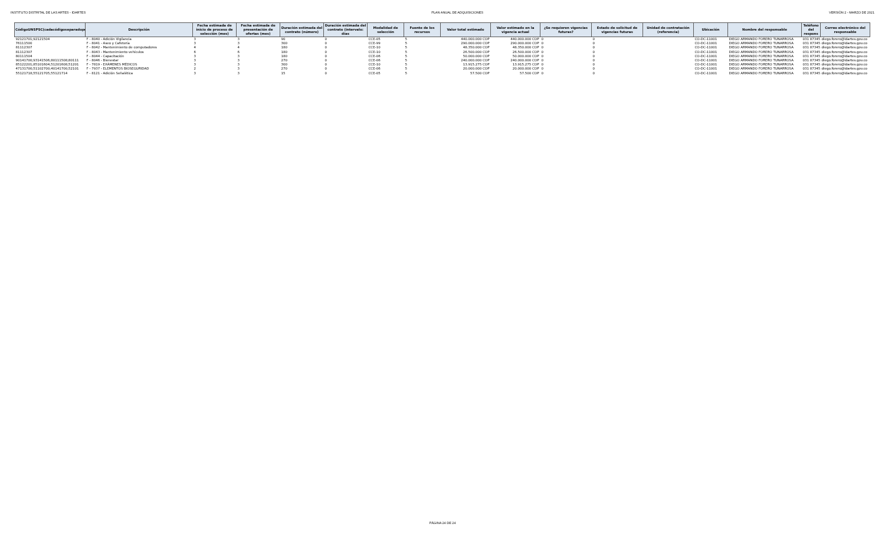INSTITUTO DISTRITAL DE LAS ARTES - IDARTES PLAN ANUAL DE ADQUISICIONES VERSIÓN 2 - MARZO DE 2021
| CódigoUNSPSC(cadacódigoseparadopor;) | Descripción | Fecha estimada de inicio de proceso de selección (mes) | Fecha estimada de presentación de ofertas (mes) | Duración estimada del contrato (número) | Duración estimada del contrato (intervalo: días | Modalidad de selección | Fuente de los recursos | Valor total estimado | Valor estimado en la vigencia actual | ¿Se requieren vigencias futuras? | Estado de solicitud de vigencias futuras | Unidad de contratación (referencia) | Ubicación | Nombre del responsable | Teléfono del respons | Correo electrónico del responsable |
| --- | --- | --- | --- | --- | --- | --- | --- | --- | --- | --- | --- | --- | --- | --- | --- | --- |
| 92121701;92121504 | F - 8040 - Adición Vigilancia | 3 | 3 | 90 | 0 | CCE-05 | 5 | 440.000.000 COP | 440.000.000 COP | 0 | 0 | | CO-DC-11001 | DIEGO ARMANDO FORERO TUNARROSA | 031 87345 | diego.forero@idartes.gov.co |
| 76111500 | F - 8041 - Aseo y Cafetería | 3 | 3 | 300 | 0 | CCE-99 | 5 | 290.000.000 COP | 290.000.000 COP | 0 | 0 | | CO-DC-11001 | DIEGO ARMANDO FORERO TUNARROSA | 031 87345 | diego.forero@idartes.gov.co |
| 81112307 | F - 8042 - Mantenimiento de computadores | 4 | 4 | 180 | 0 | CCE-10 | 5 | 48.350.000 COP | 48.350.000 COP | 0 | 0 | | CO-DC-11001 | DIEGO ARMANDO FORERO TUNARROSA | 031 87345 | diego.forero@idartes.gov.co |
| 81112307 | F - 8043 - Mantenimiento vehículos | 6 | 6 | 180 | 0 | CCE-10 | 5 | 26.500.000 COP | 26.500.000 COP | 0 | 0 | | CO-DC-11001 | DIEGO ARMANDO FORERO TUNARROSA | 031 87345 | diego.forero@idartes.gov.co |
| 80111504 | F - 8044 - Capacitación | 3 | 3 | 180 | 0 | CCE-06 | 5 | 50.000.000 COP | 50.000.000 COP | 0 | 0 | | CO-DC-11001 | DIEGO ARMANDO FORERO TUNARROSA | 031 87345 | diego.forero@idartes.gov.co |
| 90141700;93141506;80111508;80111 | F - 8046 - Bienestar | 3 | 3 | 270 | 0 | CCE-06 | 5 | 240.000.000 COP | 240.000.000 COP | 0 | 0 | | CO-DC-11001 | DIEGO ARMANDO FORERO TUNARROSA | 031 87345 | diego.forero@idartes.gov.co |
| 85122201;85101604;51201608;51201 | F - 7819 - EXÁMENES MÉDICOS | 3 | 3 | 300 | 0 | CCE-10 | 5 | 13.915.275 COP | 13.915.275 COP | 0 | 0 | | CO-DC-11001 | DIEGO ARMANDO FORERO TUNARROSA | 031 87345 | diego.forero@idartes.gov.co |
| 47131700;51102700;40141700;52101 | F - 7937 - ELEMENTOS BIOSEGURIDAD | 2 | 3 | 270 | 0 | CCE-06 | 5 | 20.000.000 COP | 20.000.000 COP | 0 | 0 | | CO-DC-11001 | DIEGO ARMANDO FORERO TUNARROSA | 031 87345 | diego.forero@idartes.gov.co |
| 55121718;55121705;55121714 | F - 8121 - Adición Señalética | 3 | 3 | 15 | 0 | CCE-05 | 5 | 57.500 COP | 57.500 COP | 0 | 0 | | CO-DC-11001 | DIEGO ARMANDO FORERO TUNARROSA | 031 87345 | diego.forero@idartes.gov.co |
PÁGINA 24 DE 24